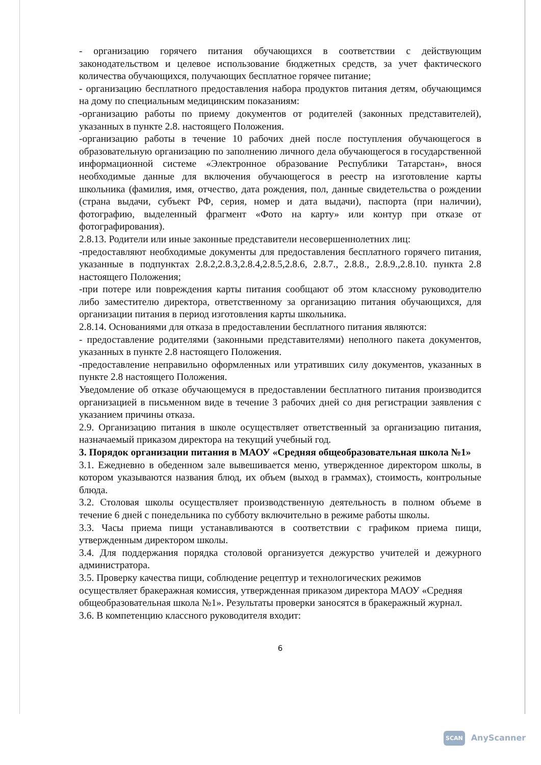- организацию горячего питания обучающихся в соответствии с действующим законодательством и целевое использование бюджетных средств, за учет фактического количества обучающихся, получающих бесплатное горячее питание;
- организацию бесплатного предоставления набора продуктов питания детям, обучающимся на дому по специальным медицинским показаниям:
-организацию работы по приему документов от родителей (законных представителей), указанных в пункте 2.8. настоящего Положения.
-организацию работы в течение 10 рабочих дней после поступления обучающегося в образовательную организацию по заполнению личного дела обучающегося в государственной информационной системе «Электронное образование Республики Татарстан», внося необходимые данные для включения обучающегося в реестр на изготовление карты школьника (фамилия, имя, отчество, дата рождения, пол, данные свидетельства о рождении (страна выдачи, субъект РФ, серия, номер и дата выдачи), паспорта (при наличии), фотографию, выделенный фрагмент «Фото на карту» или контур при отказе от фотографирования).
2.8.13. Родители или иные законные представители несовершеннолетних лиц:
-предоставляют необходимые документы для предоставления бесплатного горячего питания, указанные в подпунктах 2.8.2,2.8.3,2.8.4,2.8.5,2.8.6, 2.8.7., 2.8.8., 2.8.9.,2.8.10. пункта 2.8 настоящего Положения;
-при потере или повреждения карты питания сообщают об этом классному руководителю либо заместителю директора, ответственному за организацию питания обучающихся, для организации питания в период изготовления карты школьника.
2.8.14. Основаниями для отказа в предоставлении бесплатного питания являются:
- предоставление родителями (законными представителями) неполного пакета документов, указанных в пункте 2.8 настоящего Положения.
-предоставление неправильно оформленных или утративших силу документов, указанных в пункте 2.8 настоящего Положения.
Уведомление об отказе обучающемуся в предоставлении бесплатного питания производится организацией в письменном виде в течение 3 рабочих дней со дня регистрации заявления с указанием причины отказа.
2.9. Организацию питания в школе осуществляет ответственный за организацию питания, назначаемый приказом директора на текущий учебный год.
3. Порядок организации питания в МАОУ «Средняя общеобразовательная школа №1»
3.1. Ежедневно в обеденном зале вывешивается меню, утвержденное директором школы, в котором указываются названия блюд, их объем (выход в граммах), стоимость, контрольные блюда.
3.2. Столовая школы осуществляет производственную деятельность в полном объеме в течение 6 дней с понедельника по субботу включительно в режиме работы школы.
3.3. Часы приема пищи устанавливаются в соответствии с графиком приема пищи, утвержденным директором школы.
3.4. Для поддержания порядка столовой организуется дежурство учителей и дежурного администратора.
3.5. Проверку качества пищи, соблюдение рецептур и технологических режимов осуществляет бракеражная комиссия, утвержденная приказом директора МАОУ «Средняя общеобразовательная школа №1». Результаты проверки заносятся в бракеражный журнал.
3.6. В компетенцию классного руководителя входит:
6
SCAN AnyScanner